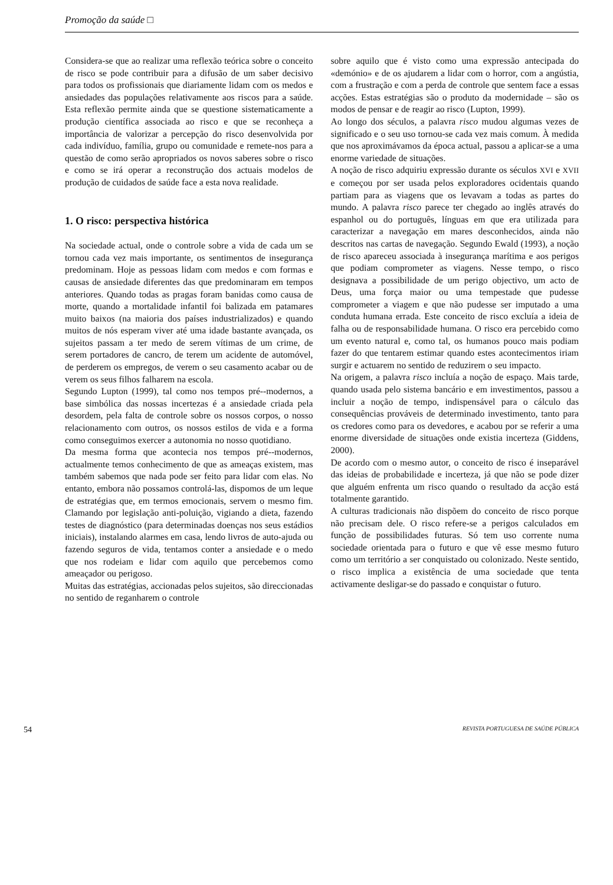Promoção da saúde □
Considera-se que ao realizar uma reflexão teórica sobre o conceito de risco se pode contribuir para a difusão de um saber decisivo para todos os profissionais que diariamente lidam com os medos e ansiedades das populações relativamente aos riscos para a saúde. Esta reflexão permite ainda que se questione sistematicamente a produção científica associada ao risco e que se reconheça a importância de valorizar a percepção do risco desenvolvida por cada indivíduo, família, grupo ou comunidade e remete-nos para a questão de como serão apropriados os novos saberes sobre o risco e como se irá operar a reconstrução dos actuais modelos de produção de cuidados de saúde face a esta nova realidade.
1. O risco: perspectiva histórica
Na sociedade actual, onde o controle sobre a vida de cada um se tornou cada vez mais importante, os sentimentos de insegurança predominam. Hoje as pessoas lidam com medos e com formas e causas de ansiedade diferentes das que predominaram em tempos anteriores. Quando todas as pragas foram banidas como causa de morte, quando a mortalidade infantil foi balizada em patamares muito baixos (na maioria dos países industrializados) e quando muitos de nós esperam viver até uma idade bastante avançada, os sujeitos passam a ter medo de serem vítimas de um crime, de serem portadores de cancro, de terem um acidente de automóvel, de perderem os empregos, de verem o seu casamento acabar ou de verem os seus filhos falharem na escola.
Segundo Lupton (1999), tal como nos tempos pré--modernos, a base simbólica das nossas incertezas é a ansiedade criada pela desordem, pela falta de controle sobre os nossos corpos, o nosso relacionamento com outros, os nossos estilos de vida e a forma como conseguimos exercer a autonomia no nosso quotidiano.
Da mesma forma que acontecia nos tempos pré--modernos, actualmente temos conhecimento de que as ameaças existem, mas também sabemos que nada pode ser feito para lidar com elas. No entanto, embora não possamos controlá-las, dispomos de um leque de estratégias que, em termos emocionais, servem o mesmo fim. Clamando por legislação anti-poluição, vigiando a dieta, fazendo testes de diagnóstico (para determinadas doenças nos seus estádios iniciais), instalando alarmes em casa, lendo livros de auto-ajuda ou fazendo seguros de vida, tentamos conter a ansiedade e o medo que nos rodeiam e lidar com aquilo que percebemos como ameaçador ou perigoso.
Muitas das estratégias, accionadas pelos sujeitos, são direccionadas no sentido de reganharem o controle
sobre aquilo que é visto como uma expressão antecipada do «demónio» e de os ajudarem a lidar com o horror, com a angústia, com a frustração e com a perda de controle que sentem face a essas acções. Estas estratégias são o produto da modernidade – são os modos de pensar e de reagir ao risco (Lupton, 1999).
Ao longo dos séculos, a palavra risco mudou algumas vezes de significado e o seu uso tornou-se cada vez mais comum. À medida que nos aproximávamos da época actual, passou a aplicar-se a uma enorme variedade de situações.
A noção de risco adquiriu expressão durante os séculos XVI e XVII e começou por ser usada pelos exploradores ocidentais quando partiam para as viagens que os levavam a todas as partes do mundo. A palavra risco parece ter chegado ao inglês através do espanhol ou do português, línguas em que era utilizada para caracterizar a navegação em mares desconhecidos, ainda não descritos nas cartas de navegação. Segundo Ewald (1993), a noção de risco apareceu associada à insegurança marítima e aos perigos que podiam comprometer as viagens. Nesse tempo, o risco designava a possibilidade de um perigo objectivo, um acto de Deus, uma força maior ou uma tempestade que pudesse comprometer a viagem e que não pudesse ser imputado a uma conduta humana errada. Este conceito de risco excluía a ideia de falha ou de responsabilidade humana. O risco era percebido como um evento natural e, como tal, os humanos pouco mais podiam fazer do que tentarem estimar quando estes acontecimentos iriam surgir e actuarem no sentido de reduzirem o seu impacto.
Na origem, a palavra risco incluía a noção de espaço. Mais tarde, quando usada pelo sistema bancário e em investimentos, passou a incluir a noção de tempo, indispensável para o cálculo das consequências prováveis de determinado investimento, tanto para os credores como para os devedores, e acabou por se referir a uma enorme diversidade de situações onde existia incerteza (Giddens, 2000).
De acordo com o mesmo autor, o conceito de risco é inseparável das ideias de probabilidade e incerteza, já que não se pode dizer que alguém enfrenta um risco quando o resultado da acção está totalmente garantido.
A culturas tradicionais não dispõem do conceito de risco porque não precisam dele. O risco refere-se a perigos calculados em função de possibilidades futuras. Só tem uso corrente numa sociedade orientada para o futuro e que vê esse mesmo futuro como um território a ser conquistado ou colonizado. Neste sentido, o risco implica a existência de uma sociedade que tenta activamente desligar-se do passado e conquistar o futuro.
54 REVISTA PORTUGUESA DE SAÚDE PÚBLICA